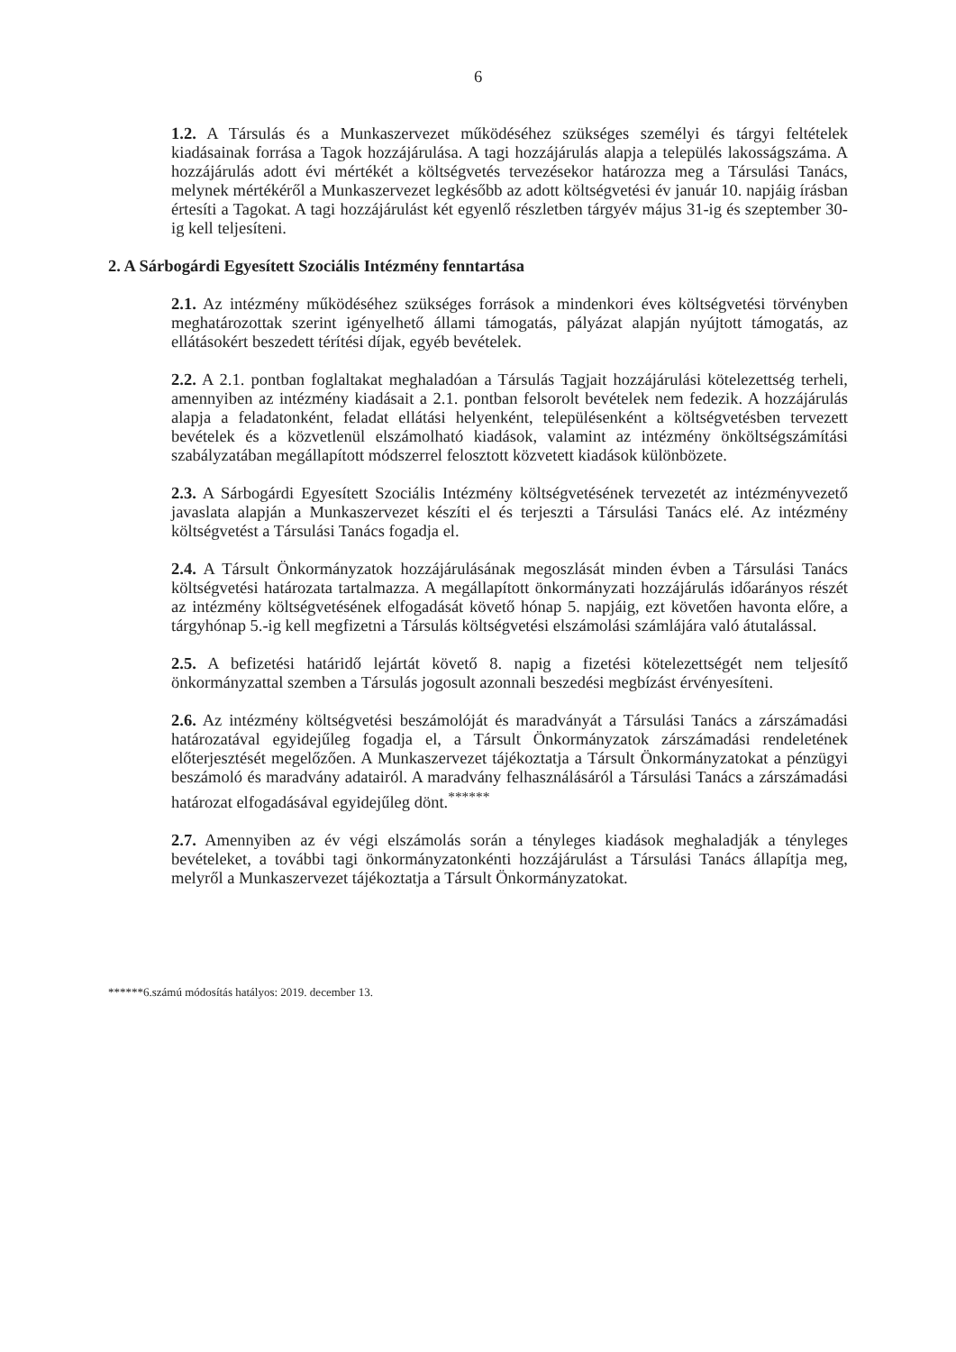6
1.2. A Társulás és a Munkaszervezet működéséhez szükséges személyi és tárgyi feltételek kiadásainak forrása a Tagok hozzájárulása. A tagi hozzájárulás alapja a település lakosságszáma. A hozzájárulás adott évi mértékét a költségvetés tervezésekor határozza meg a Társulási Tanács, melynek mértékéről a Munkaszervezet legkésőbb az adott költségvetési év január 10. napjáig írásban értesíti a Tagokat. A tagi hozzájárulást két egyenlő részletben tárgyév május 31-ig és szeptember 30-ig kell teljesíteni.
2. A Sárbogárdi Egyesített Szociális Intézmény fenntartása
2.1. Az intézmény működéséhez szükséges források a mindenkori éves költségvetési törvényben meghatározottak szerint igényelhető állami támogatás, pályázat alapján nyújtott támogatás, az ellátásokért beszedett térítési díjak, egyéb bevételek.
2.2. A 2.1. pontban foglaltakat meghaladóan a Társulás Tagjait hozzájárulási kötelezettség terheli, amennyiben az intézmény kiadásait a 2.1. pontban felsorolt bevételek nem fedezik. A hozzájárulás alapja a feladatonként, feladat ellátási helyenként, településenként a költségvetésben tervezett bevételek és a közvetlenül elszámolható kiadások, valamint az intézmény önköltségszámítási szabályzatában megállapított módszerrel felosztott közvetett kiadások különbözete.
2.3. A Sárbogárdi Egyesített Szociális Intézmény költségvetésének tervezetét az intézményvezető javaslata alapján a Munkaszervezet készíti el és terjeszti a Társulási Tanács elé. Az intézmény költségvetést a Társulási Tanács fogadja el.
2.4. A Társult Önkormányzatok hozzájárulásának megoszlását minden évben a Társulási Tanács költségvetési határozata tartalmazza. A megállapított önkormányzati hozzájárulás időarányos részét az intézmény költségvetésének elfogadását követő hónap 5. napjáig, ezt követően havonta előre, a tárgyhónap 5.-ig kell megfizetni a Társulás költségvetési elszámolási számlájára való átutalással.
2.5. A befizetési határidő lejártát követő 8. napig a fizetési kötelezettségét nem teljesítő önkormányzattal szemben a Társulás jogosult azonnali beszedési megbízást érvényesíteni.
2.6. Az intézmény költségvetési beszámolóját és maradványát a Társulási Tanács a zárszámadási határozatával egyidejűleg fogadja el, a Társult Önkormányzatok zárszámadási rendeletének előterjesztését megelőzően. A Munkaszervezet tájékoztatja a Társult Önkormányzatokat a pénzügyi beszámoló és maradvány adatairól. A maradvány felhasználásáról a Társulási Tanács a zárszámadási határozat elfogadásával egyidejűleg dönt.<sup>******</sup>
2.7. Amennyiben az év végi elszámolás során a tényleges kiadások meghaladják a tényleges bevételeket, a további tagi önkormányzatonkénti hozzájárulást a Társulási Tanács állapítja meg, melyről a Munkaszervezet tájékoztatja a Társult Önkormányzatokat.
******6.számú módosítás hatályos: 2019. december 13.